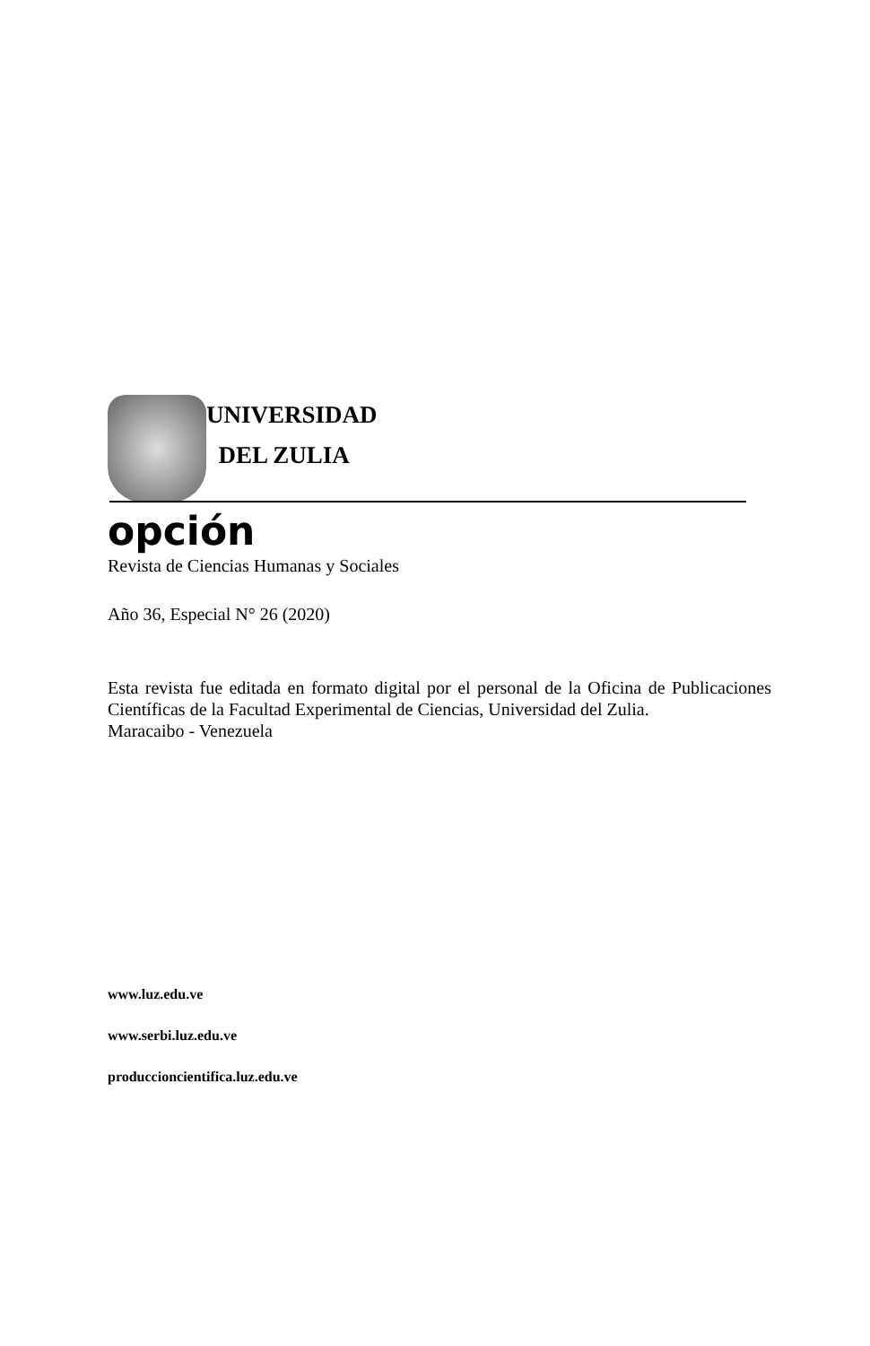UNIVERSIDAD
DEL ZULIA
opción
Revista de Ciencias Humanas y Sociales
Año 36, Especial N° 26 (2020)
Esta revista fue editada en formato digital por el personal de la Oficina de Publicaciones Científicas de la Facultad Experimental de Ciencias, Universidad del Zulia.
Maracaibo - Venezuela
www.luz.edu.ve
www.serbi.luz.edu.ve
produccioncientifica.luz.edu.ve